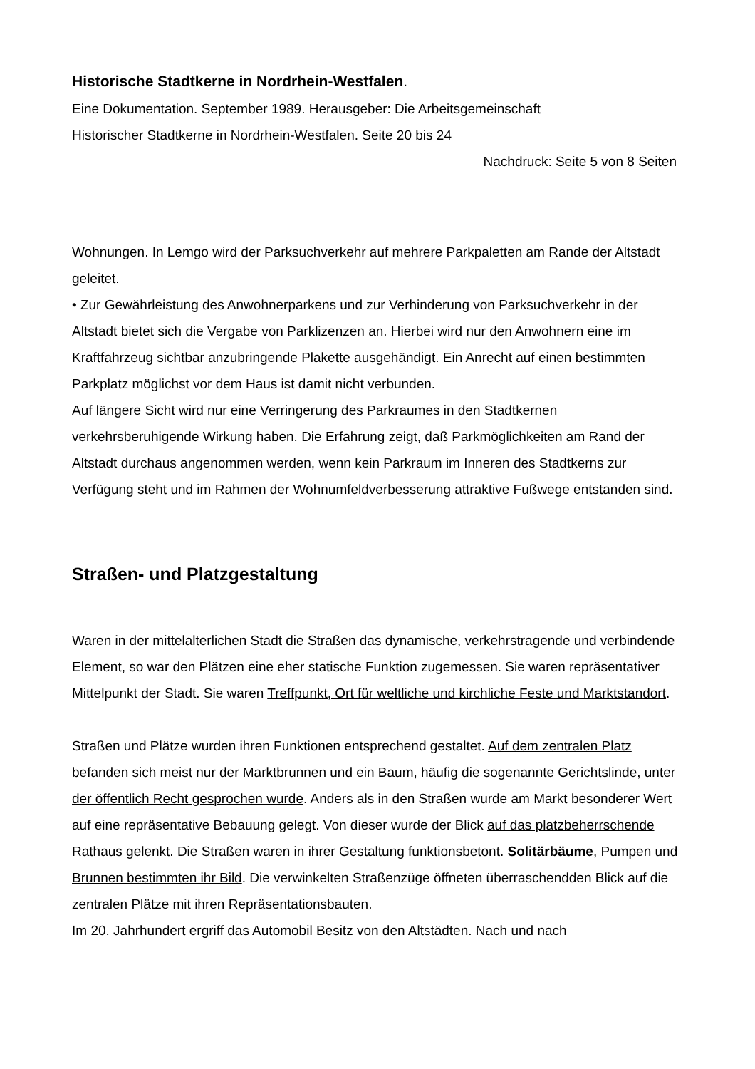Historische Stadtkerne in Nordrhein-Westfalen.
Eine Dokumentation. September 1989. Herausgeber: Die Arbeitsgemeinschaft
Historischer Stadtkerne in Nordrhein-Westfalen. Seite 20 bis 24
Nachdruck: Seite 5 von 8 Seiten
Wohnungen. In Lemgo wird der Parksuchverkehr auf mehrere Parkpaletten am Rande der Altstadt geleitet.
• Zur Gewährleistung des Anwohnerparkens und zur Verhinderung von Parksuchverkehr in der Altstadt bietet sich die Vergabe von Parklizenzen an. Hierbei wird nur den Anwohnern eine im Kraftfahrzeug sichtbar anzubringende Plakette ausgehändigt. Ein Anrecht auf einen bestimmten Parkplatz möglichst vor dem Haus ist damit nicht verbunden.
Auf längere Sicht wird nur eine Verringerung des Parkraumes in den Stadtkernen verkehrsberuhigende Wirkung haben. Die Erfahrung zeigt, daß Parkmöglichkeiten am Rand der Altstadt durchaus angenommen werden, wenn kein Parkraum im Inneren des Stadtkerns zur Verfügung steht und im Rahmen der Wohnumfeldverbesserung attraktive Fußwege entstanden sind.
Straßen- und Platzgestaltung
Waren in der mittelalterlichen Stadt die Straßen das dynamische, verkehrstragende und verbindende Element, so war den Plätzen eine eher statische Funktion zugemessen. Sie waren repräsentativer Mittelpunkt der Stadt. Sie waren Treffpunkt, Ort für weltliche und kirchliche Feste und Marktstandort.
Straßen und Plätze wurden ihren Funktionen entsprechend gestaltet. Auf dem zentralen Platz befanden sich meist nur der Marktbrunnen und ein Baum, häufig die sogenannte Gerichtslinde, unter der öffentlich Recht gesprochen wurde. Anders als in den Straßen wurde am Markt besonderer Wert auf eine repräsentative Bebauung gelegt. Von dieser wurde der Blick auf das platzbeherrschende Rathaus gelenkt. Die Straßen waren in ihrer Gestaltung funktionsbetont. Solitärbäume, Pumpen und Brunnen bestimmten ihr Bild. Die verwinkelten Straßenzüge öffneten überraschendden Blick auf die zentralen Plätze mit ihren Repräsentationsbauten.
Im 20. Jahrhundert ergriff das Automobil Besitz von den Altstädten. Nach und nach